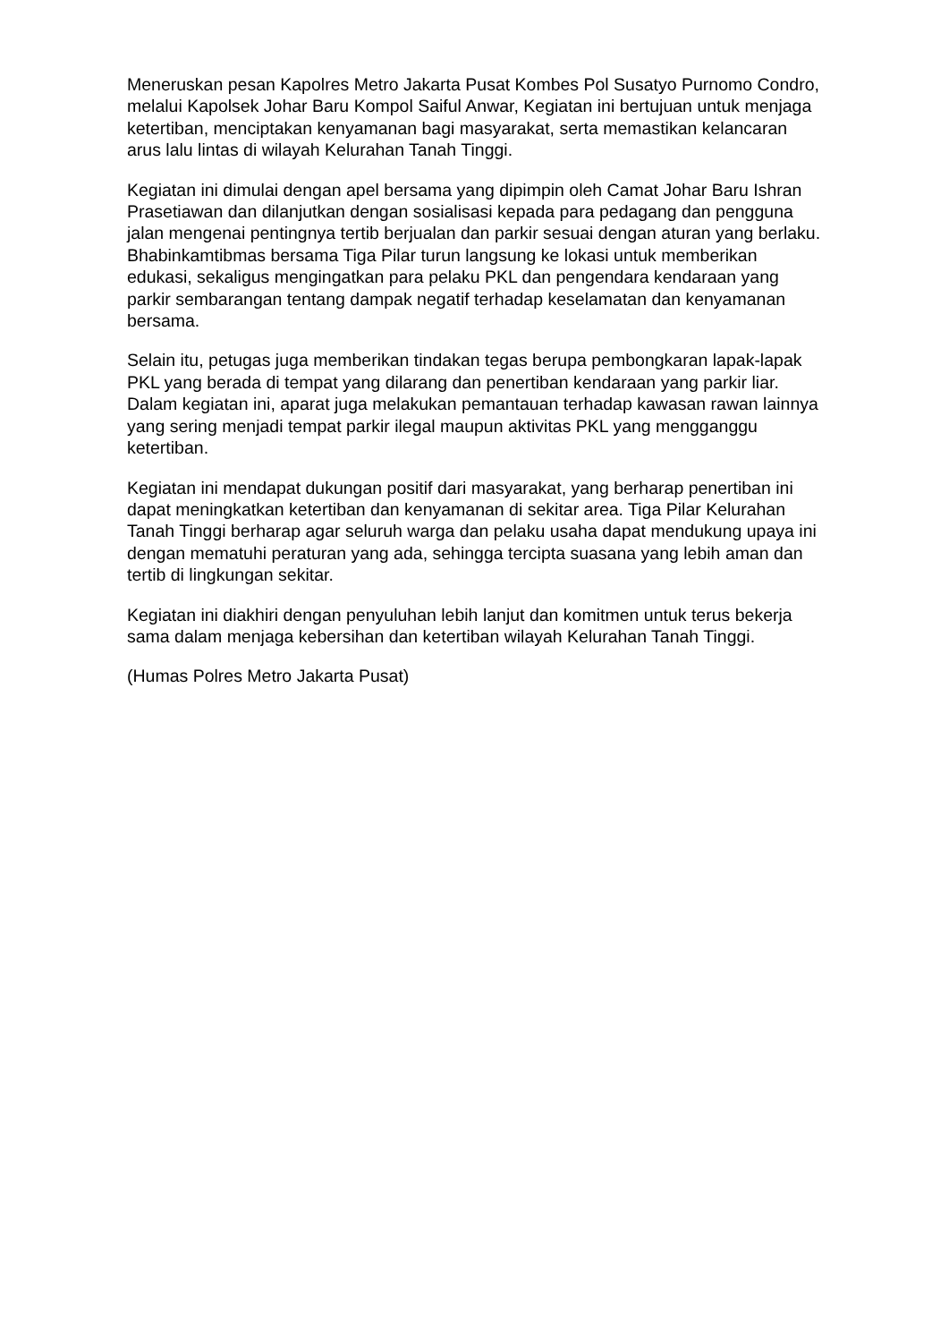Meneruskan pesan Kapolres Metro Jakarta Pusat Kombes Pol Susatyo Purnomo Condro, melalui Kapolsek Johar Baru Kompol Saiful Anwar, Kegiatan ini bertujuan untuk menjaga ketertiban, menciptakan kenyamanan bagi masyarakat, serta memastikan kelancaran arus lalu lintas di wilayah Kelurahan Tanah Tinggi.
Kegiatan ini dimulai dengan apel bersama yang dipimpin oleh Camat Johar Baru Ishran Prasetiawan dan dilanjutkan dengan sosialisasi kepada para pedagang dan pengguna jalan mengenai pentingnya tertib berjualan dan parkir sesuai dengan aturan yang berlaku. Bhabinkamtibmas bersama Tiga Pilar turun langsung ke lokasi untuk memberikan edukasi, sekaligus mengingatkan para pelaku PKL dan pengendara kendaraan yang parkir sembarangan tentang dampak negatif terhadap keselamatan dan kenyamanan bersama.
Selain itu, petugas juga memberikan tindakan tegas berupa pembongkaran lapak-lapak PKL yang berada di tempat yang dilarang dan penertiban kendaraan yang parkir liar. Dalam kegiatan ini, aparat juga melakukan pemantauan terhadap kawasan rawan lainnya yang sering menjadi tempat parkir ilegal maupun aktivitas PKL yang mengganggu ketertiban.
Kegiatan ini mendapat dukungan positif dari masyarakat, yang berharap penertiban ini dapat meningkatkan ketertiban dan kenyamanan di sekitar area. Tiga Pilar Kelurahan Tanah Tinggi berharap agar seluruh warga dan pelaku usaha dapat mendukung upaya ini dengan mematuhi peraturan yang ada, sehingga tercipta suasana yang lebih aman dan tertib di lingkungan sekitar.
Kegiatan ini diakhiri dengan penyuluhan lebih lanjut dan komitmen untuk terus bekerja sama dalam menjaga kebersihan dan ketertiban wilayah Kelurahan Tanah Tinggi.
(Humas Polres Metro Jakarta Pusat)